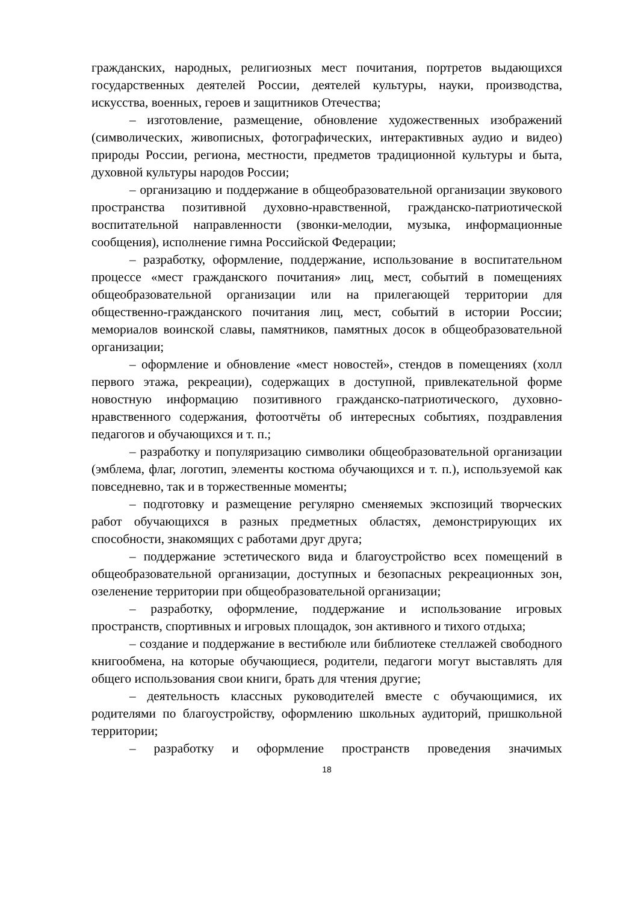гражданских, народных, религиозных мест почитания, портретов выдающихся государственных деятелей России, деятелей культуры, науки, производства, искусства, военных, героев и защитников Отечества;
– изготовление, размещение, обновление художественных изображений (символических, живописных, фотографических, интерактивных аудио и видео) природы России, региона, местности, предметов традиционной культуры и быта, духовной культуры народов России;
– организацию и поддержание в общеобразовательной организации звукового пространства позитивной духовно-нравственной, гражданско-патриотической воспитательной направленности (звонки-мелодии, музыка, информационные сообщения), исполнение гимна Российской Федерации;
– разработку, оформление, поддержание, использование в воспитательном процессе «мест гражданского почитания» лиц, мест, событий в помещениях общеобразовательной организации или на прилегающей территории для общественно-гражданского почитания лиц, мест, событий в истории России; мемориалов воинской славы, памятников, памятных досок в общеобразовательной организации;
– оформление и обновление «мест новостей», стендов в помещениях (холл первого этажа, рекреации), содержащих в доступной, привлекательной форме новостную информацию позитивного гражданско-патриотического, духовно-нравственного содержания, фотоотчёты об интересных событиях, поздравления педагогов и обучающихся и т. п.;
– разработку и популяризацию символики общеобразовательной организации (эмблема, флаг, логотип, элементы костюма обучающихся и т. п.), используемой как повседневно, так и в торжественные моменты;
– подготовку и размещение регулярно сменяемых экспозиций творческих работ обучающихся в разных предметных областях, демонстрирующих их способности, знакомящих с работами друг друга;
– поддержание эстетического вида и благоустройство всех помещений в общеобразовательной организации, доступных и безопасных рекреационных зон, озеленение территории при общеобразовательной организации;
– разработку, оформление, поддержание и использование игровых пространств, спортивных и игровых площадок, зон активного и тихого отдыха;
– создание и поддержание в вестибюле или библиотеке стеллажей свободного книгообмена, на которые обучающиеся, родители, педагоги могут выставлять для общего использования свои книги, брать для чтения другие;
– деятельность классных руководителей вместе с обучающимися, их родителями по благоустройству, оформлению школьных аудиторий, пришкольной территории;
– разработку и оформление пространств проведения значимых
18